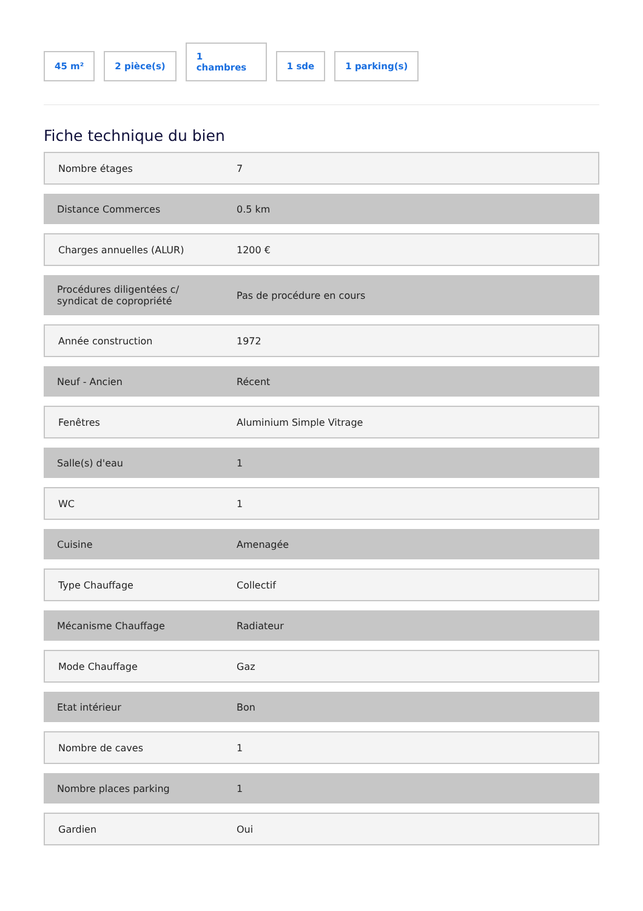45 m²
2 pièce(s)
1
chambres
1 sde
1 parking(s)
Fiche technique du bien
| Nombre étages | 7 |
| Distance Commerces | 0.5 km |
| Charges annuelles (ALUR) | 1200 € |
| Procédures diligentées c/ syndicat de copropriété | Pas de procédure en cours |
| Année construction | 1972 |
| Neuf - Ancien | Récent |
| Fenêtres | Aluminium Simple Vitrage |
| Salle(s) d'eau | 1 |
| WC | 1 |
| Cuisine | Amenagée |
| Type Chauffage | Collectif |
| Mécanisme Chauffage | Radiateur |
| Mode Chauffage | Gaz |
| Etat intérieur | Bon |
| Nombre de caves | 1 |
| Nombre places parking | 1 |
| Gardien | Oui |